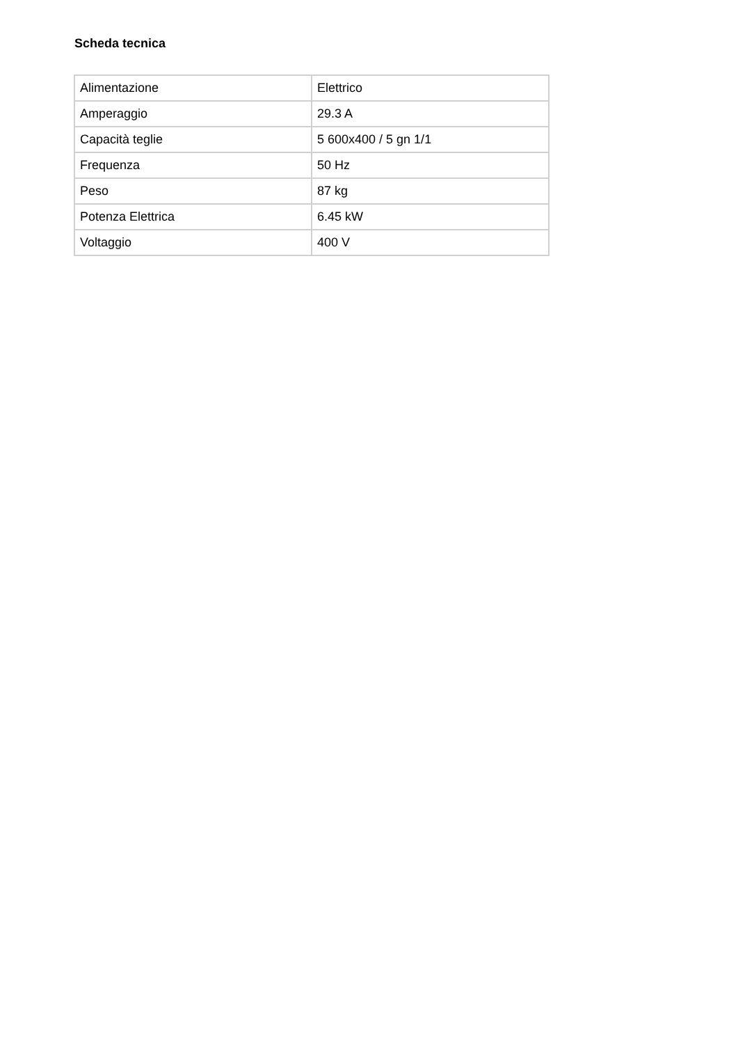Scheda tecnica
| Alimentazione | Elettrico |
| Amperaggio | 29.3 A |
| Capacità teglie | 5 600x400 / 5 gn 1/1 |
| Frequenza | 50 Hz |
| Peso | 87 kg |
| Potenza Elettrica | 6.45 kW |
| Voltaggio | 400 V |